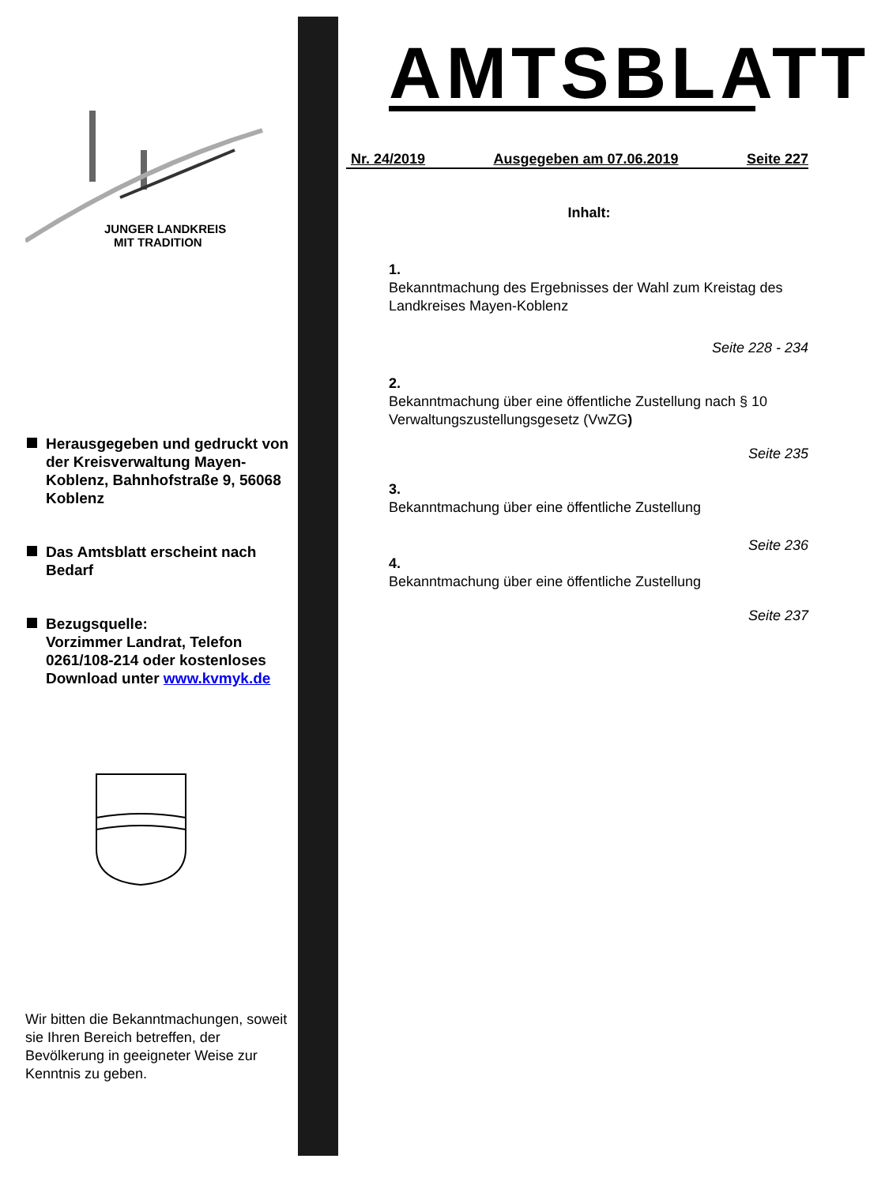JUNGER LANDKREIS
MIT TRADITION
Herausgegeben und gedruckt von der Kreisverwaltung Mayen-Koblenz, Bahnhofstraße 9, 56068 Koblenz
Das Amtsblatt erscheint nach Bedarf
Bezugsquelle:
Vorzimmer Landrat, Telefon 0261/108-214 oder kostenloses Download unter www.kvmyk.de
Wir bitten die Bekanntmachungen, soweit sie Ihren Bereich betreffen, der Bevölkerung in geeigneter Weise zur Kenntnis zu geben.
AMTSBLATT
Nr. 24/2019 Ausgegeben am 07.06.2019 Seite 227
Inhalt:
1.
Bekanntmachung des Ergebnisses der Wahl zum Kreistag des Landkreises Mayen-Koblenz
Seite 228 - 234
2.
Bekanntmachung über eine öffentliche Zustellung nach § 10 Verwaltungszustellungsgesetz (VwZG)
Seite 235
3.
Bekanntmachung über eine öffentliche Zustellung
Seite 236
4.
Bekanntmachung über eine öffentliche Zustellung
Seite 237